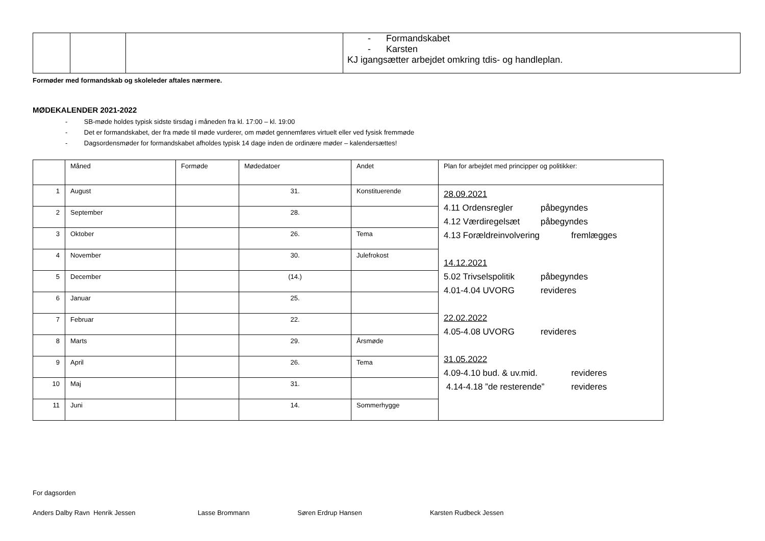| | | | - Formandskabet - Karsten KJ igangsætter arbejdet omkring tdis- og handleplan. |
Formøder med formandskab og skoleleder aftales nærmere.
MØDEKALENDER 2021-2022
- SB-møde holdes typisk sidste tirsdag i måneden fra kl. 17:00 – kl. 19:00
- Det er formandskabet, der fra møde til møde vurderer, om mødet gennemføres virtuelt eller ved fysisk fremmøde
- Dagsordensmøder for formandskabet afholdes typisk 14 dage inden de ordinære møder – kalendersættes!
| | Måned | Formøde | Mødedatoer | Andet | Plan for arbejdet med principper og politikker: |
| --- | --- | --- | --- | --- | --- |
| 1 | August | | 31. | Konstituerende | 28.09.2021 4.11 Ordensregler påbegyndes 4.12 Værdiregelsæt påbegyndes 4.13 Forældreinvolvering fremlægges 14.12.2021 5.02 Trivselspolitik påbegyndes 4.01-4.04 UVORG revideres 22.02.2022 4.05-4.08 UVORG revideres 31.05.2022 4.09-4.10 bud. & uv.mid. revideres 4.14-4.18 ”de resterende” revideres |
| 2 | September | | 28. | | |
| 3 | Oktober | | 26. | Tema | |
| 4 | November | | 30. | Julefrokost | |
| 5 | December | | (14.) | | |
| 6 | Januar | | 25. | | |
| 7 | Februar | | 22. | | |
| 8 | Marts | | 29. | Årsmøde | |
| 9 | April | | 26. | Tema | |
| 10 | Maj | | 31. | | |
| 11 | Juni | | 14. | Sommerhygge | |
For dagsorden
Anders Dalby Ravn Henrik Jessen Lasse Brommann Søren Erdrup Hansen Karsten Rudbeck Jessen